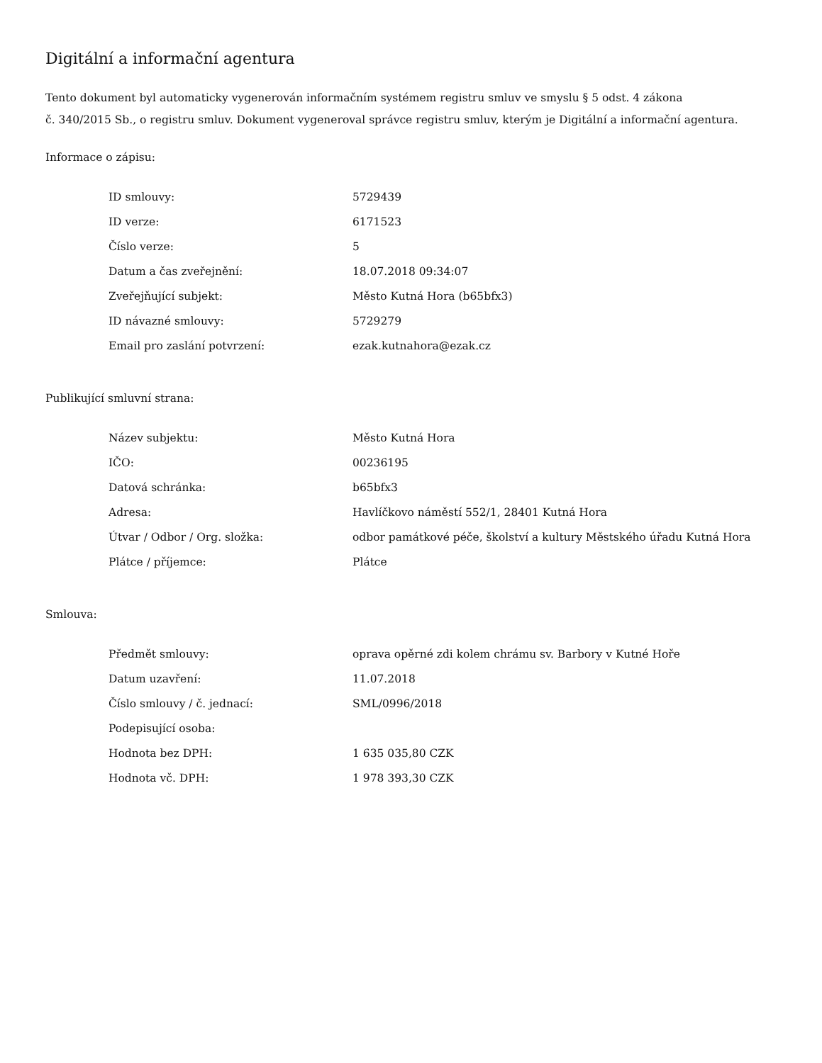Digitální a informační agentura
Tento dokument byl automaticky vygenerován informačním systémem registru smluv ve smyslu § 5 odst. 4 zákona
č. 340/2015 Sb., o registru smluv. Dokument vygeneroval správce registru smluv, kterým je Digitální a informační agentura.
Informace o zápisu:
| ID smlouvy: | 5729439 |
| ID verze: | 6171523 |
| Číslo verze: | 5 |
| Datum a čas zveřejnění: | 18.07.2018 09:34:07 |
| Zveřejňující subjekt: | Město Kutná Hora (b65bfx3) |
| ID návazné smlouvy: | 5729279 |
| Email pro zaslání potvrzení: | ezak.kutnahora@ezak.cz |
Publikující smluvní strana:
| Název subjektu: | Město Kutná Hora |
| IČO: | 00236195 |
| Datová schránka: | b65bfx3 |
| Adresa: | Havlíčkovo náměstí 552/1, 28401 Kutná Hora |
| Útvar / Odbor / Org. složka: | odbor památkové péče, školství a kultury Městského úřadu Kutná Hora |
| Plátce / příjemce: | Plátce |
Smlouva:
| Předmět smlouvy: | oprava opěrné zdi kolem chrámu sv. Barbory v Kutné Hoře |
| Datum uzavření: | 11.07.2018 |
| Číslo smlouvy / č. jednací: | SML/0996/2018 |
| Podepisující osoba: | |
| Hodnota bez DPH: | 1 635 035,80 CZK |
| Hodnota vč. DPH: | 1 978 393,30 CZK |